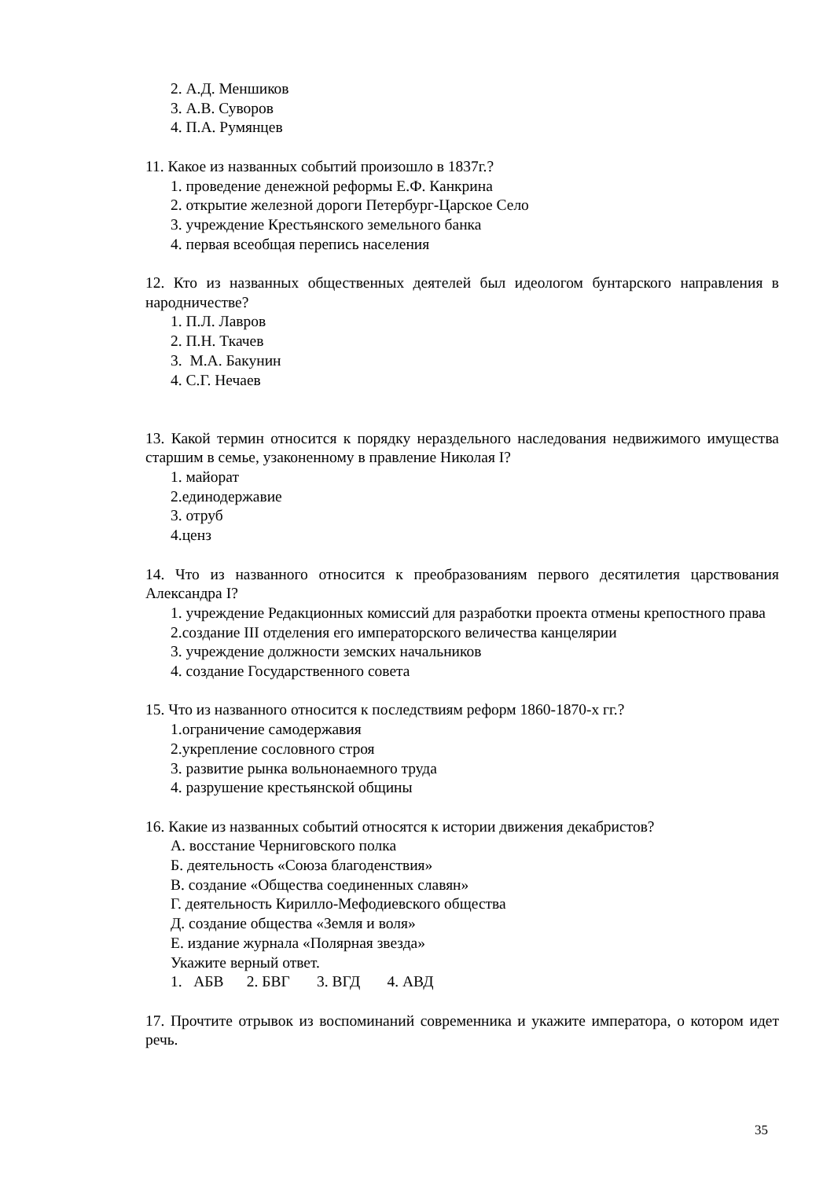2. А.Д. Меншиков
3. А.В. Суворов
4. П.А. Румянцев
11. Какое из названных событий произошло в 1837г.?
1. проведение денежной реформы Е.Ф. Канкрина
2. открытие железной дороги Петербург-Царское Село
3. учреждение Крестьянского земельного банка
4. первая всеобщая перепись населения
12. Кто из названных общественных деятелей был идеологом бунтарского направления в народничестве?
1. П.Л. Лавров
2. П.Н. Ткачев
3. М.А. Бакунин
4. С.Г. Нечаев
13. Какой термин относится к порядку нераздельного наследования недвижимого имущества старшим в семье, узаконенному в правление Николая I?
1. майорат
2.единодержавие
3. отруб
4.ценз
14. Что из названного относится к преобразованиям первого десятилетия царствования Александра I?
1. учреждение Редакционных комиссий для разработки проекта отмены крепостного права
2.создание III отделения его императорского величества канцелярии
3. учреждение должности земских начальников
4. создание Государственного совета
15. Что из названного относится к последствиям реформ 1860-1870-х гг.?
1.ограничение самодержавия
2.укрепление сословного строя
3. развитие рынка вольнонаемного труда
4. разрушение крестьянской общины
16. Какие из названных событий относятся к истории движения декабристов?
А. восстание Черниговского полка
Б. деятельность «Союза благоденствия»
В. создание «Общества соединенных славян»
Г. деятельность Кирилло-Мефодиевского общества
Д. создание общества «Земля и воля»
Е. издание журнала «Полярная звезда»
Укажите верный ответ.
1. АБВ 2. БВГ 3. ВГД 4. АВД
17. Прочтите отрывок из воспоминаний современника и укажите императора, о котором идет речь.
35